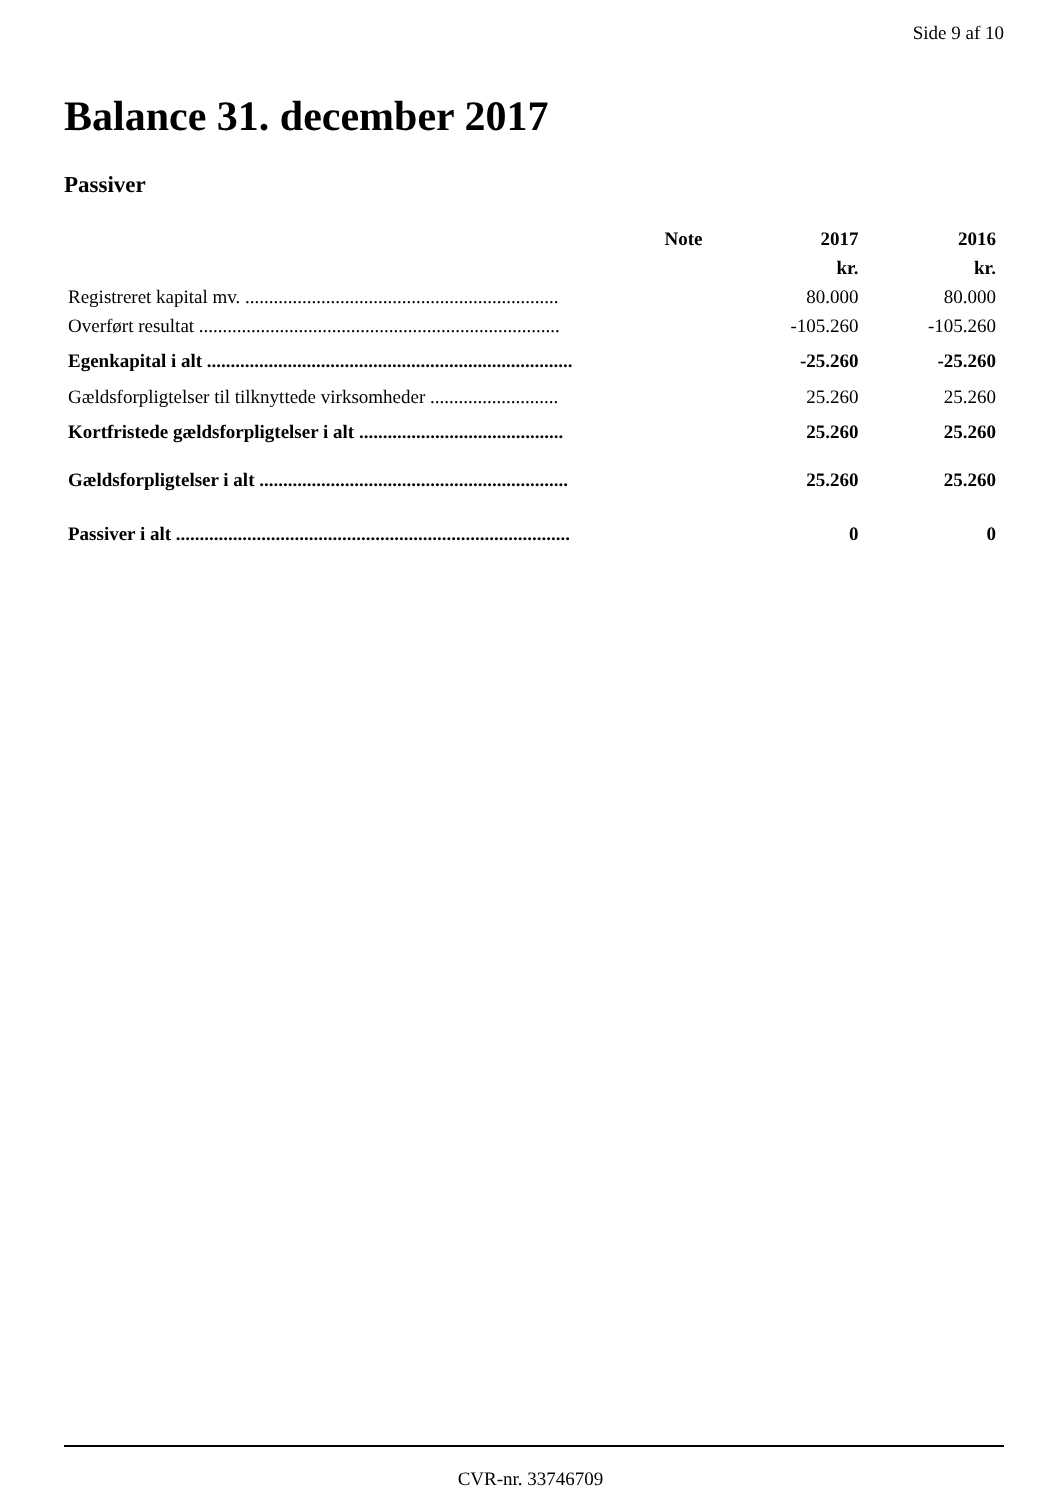Side 9 af 10
Balance 31. december 2017
Passiver
| | Note | 2017 | 2016 |
| --- | --- | --- | --- |
| | | kr. | kr. |
| Registreret kapital mv. .................................................................. | | 80.000 | 80.000 |
| Overført resultat ............................................................................ | | -105.260 | -105.260 |
| Egenkapital i alt ............................................................................. | | -25.260 | -25.260 |
| Gældsforpligtelser til tilknyttede virksomheder ........................... | | 25.260 | 25.260 |
| Kortfristede gældsforpligtelser i alt ........................................... | | 25.260 | 25.260 |
| Gældsforpligtelser i alt ................................................................. | | 25.260 | 25.260 |
| Passiver i alt ................................................................................... | | 0 | 0 |
CVR-nr. 33746709